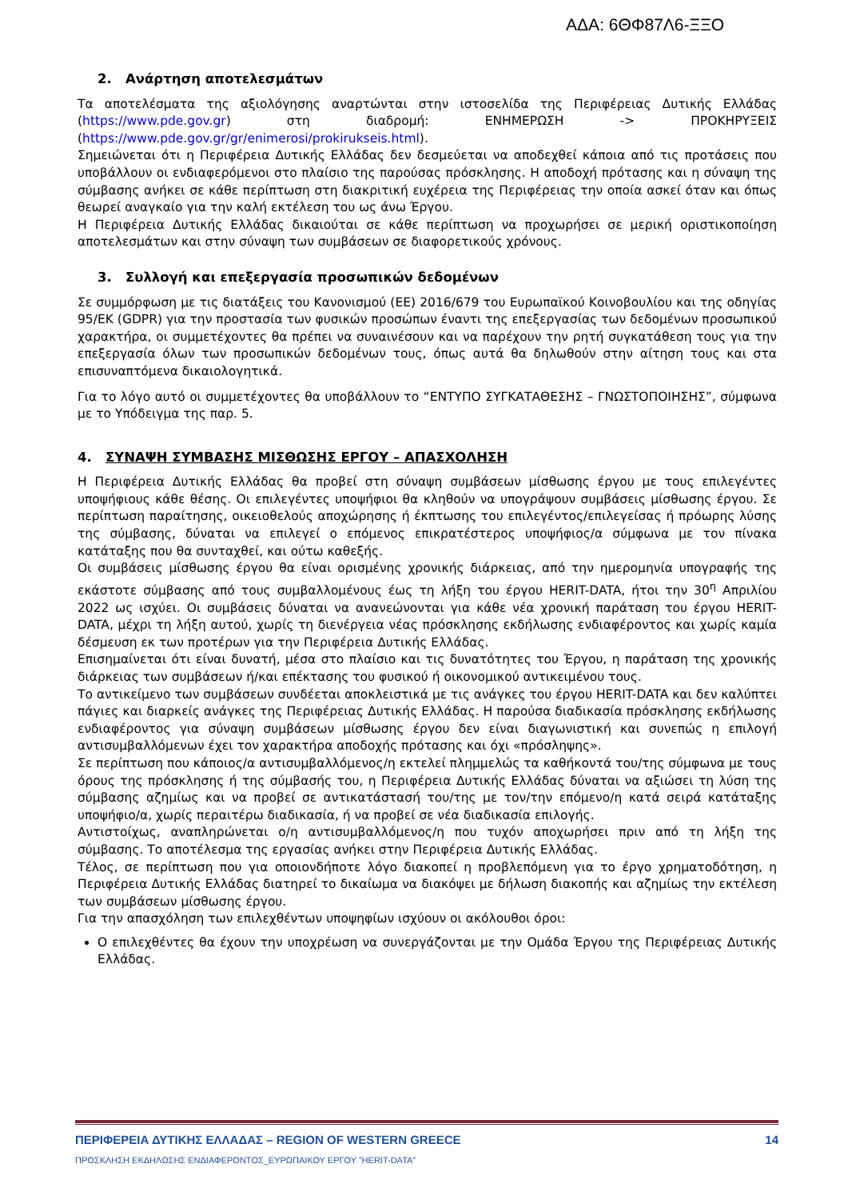ΑΔΑ: 6ΘΦ87Λ6-ΞΞΟ
2. Ανάρτηση αποτελεσμάτων
Τα αποτελέσματα της αξιολόγησης αναρτώνται στην ιστοσελίδα της Περιφέρειας Δυτικής Ελλάδας (https://www.pde.gov.gr) στη διαδρομή: ΕΝΗΜΕΡΩΣΗ -> ΠΡΟΚΗΡΥΞΕΙΣ (https://www.pde.gov.gr/gr/enimerosi/prokirukseis.html).
Σημειώνεται ότι η Περιφέρεια Δυτικής Ελλάδας δεν δεσμεύεται να αποδεχθεί κάποια από τις προτάσεις που υποβάλλουν οι ενδιαφερόμενοι στο πλαίσιο της παρούσας πρόσκλησης. Η αποδοχή πρότασης και η σύναψη της σύμβασης ανήκει σε κάθε περίπτωση στη διακριτική ευχέρεια της Περιφέρειας την οποία ασκεί όταν και όπως θεωρεί αναγκαίο για την καλή εκτέλεση του ως άνω Έργου.
Η Περιφέρεια Δυτικής Ελλάδας δικαιούται σε κάθε περίπτωση να προχωρήσει σε μερική οριστικοποίηση αποτελεσμάτων και στην σύναψη των συμβάσεων σε διαφορετικούς χρόνους.
3. Συλλογή και επεξεργασία προσωπικών δεδομένων
Σε συμμόρφωση με τις διατάξεις του Κανονισμού (ΕΕ) 2016/679 του Ευρωπαϊκού Κοινοβουλίου και της οδηγίας 95/ΕΚ (GDPR) για την προστασία των φυσικών προσώπων έναντι της επεξεργασίας των δεδομένων προσωπικού χαρακτήρα, οι συμμετέχοντες θα πρέπει να συναινέσουν και να παρέχουν την ρητή συγκατάθεση τους για την επεξεργασία όλων των προσωπικών δεδομένων τους, όπως αυτά θα δηλωθούν στην αίτηση τους και στα επισυναπτόμενα δικαιολογητικά.
Για το λόγο αυτό οι συμμετέχοντες θα υποβάλλουν το “ΕΝΤΥΠΟ ΣΥΓΚΑΤΑΘΕΣΗΣ – ΓΝΩΣΤΟΠΟΙΗΣΗΣ”, σύμφωνα με το Υπόδειγμα της παρ. 5.
4. ΣΥΝΑΨΗ ΣΥΜΒΑΣΗΣ ΜΙΣΘΩΣΗΣ ΕΡΓΟΥ – ΑΠΑΣΧΟΛΗΣΗ
Η Περιφέρεια Δυτικής Ελλάδας θα προβεί στη σύναψη συμβάσεων μίσθωσης έργου με τους επιλεγέντες υποψήφιους κάθε θέσης. Οι επιλεγέντες υποψήφιοι θα κληθούν να υπογράψουν συμβάσεις μίσθωσης έργου. Σε περίπτωση παραίτησης, οικειοθελούς αποχώρησης ή έκπτωσης του επιλεγέντος/επιλεγείσας ή πρόωρης λύσης της σύμβασης, δύναται να επιλεγεί ο επόμενος επικρατέστερος υποψήφιος/α σύμφωνα με τον πίνακα κατάταξης που θα συνταχθεί, και ούτω καθεξής.
Οι συμβάσεις μίσθωσης έργου θα είναι ορισμένης χρονικής διάρκειας, από την ημερομηνία υπογραφής της εκάστοτε σύμβασης από τους συμβαλλομένους έως τη λήξη του έργου HERIT-DATA, ήτοι την 30<sup>η</sup> Απριλίου 2022 ως ισχύει. Οι συμβάσεις δύναται να ανανεώνονται για κάθε νέα χρονική παράταση του έργου HERIT-DATA, μέχρι τη λήξη αυτού, χωρίς τη διενέργεια νέας πρόσκλησης εκδήλωσης ενδιαφέροντος και χωρίς καμία δέσμευση εκ των προτέρων για την Περιφέρεια Δυτικής Ελλάδας.
Επισημαίνεται ότι είναι δυνατή, μέσα στο πλαίσιο και τις δυνατότητες του Έργου, η παράταση της χρονικής διάρκειας των συμβάσεων ή/και επέκτασης του φυσικού ή οικονομικού αντικειμένου τους.
Το αντικείμενο των συμβάσεων συνδέεται αποκλειστικά με τις ανάγκες του έργου HERIT-DATA και δεν καλύπτει πάγιες και διαρκείς ανάγκες της Περιφέρειας Δυτικής Ελλάδας. Η παρούσα διαδικασία πρόσκλησης εκδήλωσης ενδιαφέροντος για σύναψη συμβάσεων μίσθωσης έργου δεν είναι διαγωνιστική και συνεπώς η επιλογή αντισυμβαλλόμενων έχει τον χαρακτήρα αποδοχής πρότασης και όχι «πρόσληψης».
Σε περίπτωση που κάποιος/α αντισυμβαλλόμενος/η εκτελεί πλημμελώς τα καθήκοντά του/της σύμφωνα με τους όρους της πρόσκλησης ή της σύμβασής του, η Περιφέρεια Δυτικής Ελλάδας δύναται να αξιώσει τη λύση της σύμβασης αζημίως και να προβεί σε αντικατάστασή του/της με τον/την επόμενο/η κατά σειρά κατάταξης υποψήφιο/α, χωρίς περαιτέρω διαδικασία, ή να προβεί σε νέα διαδικασία επιλογής.
Αντιστοίχως, αναπληρώνεται ο/η αντισυμβαλλόμενος/η που τυχόν αποχωρήσει πριν από τη λήξη της σύμβασης. Το αποτέλεσμα της εργασίας ανήκει στην Περιφέρεια Δυτικής Ελλάδας.
Τέλος, σε περίπτωση που για οποιονδήποτε λόγο διακοπεί η προβλεπόμενη για το έργο χρηματοδότηση, η Περιφέρεια Δυτικής Ελλάδας διατηρεί το δικαίωμα να διακόψει με δήλωση διακοπής και αζημίως την εκτέλεση των συμβάσεων μίσθωσης έργου.
Για την απασχόληση των επιλεχθέντων υποψηφίων ισχύουν οι ακόλουθοι όροι:
Ο επιλεχθέντες θα έχουν την υποχρέωση να συνεργάζονται με την Ομάδα Έργου της Περιφέρειας Δυτικής Ελλάδας.
ΠΕΡΙΦΕΡΕΙΑ ΔΥΤΙΚΗΣ ΕΛΛΑΔΑΣ – REGION OF WESTERN GREECE 14
ΠΡΟΣΚΛΗΣΗ ΕΚΔΗΛΩΣΗΣ ΕΝΔΙΑΦΕΡΟΝΤΟΣ_ΕΥΡΩΠΑΙΚΟΥ ΕΡΓΟΥ ”HERIT-DATA”